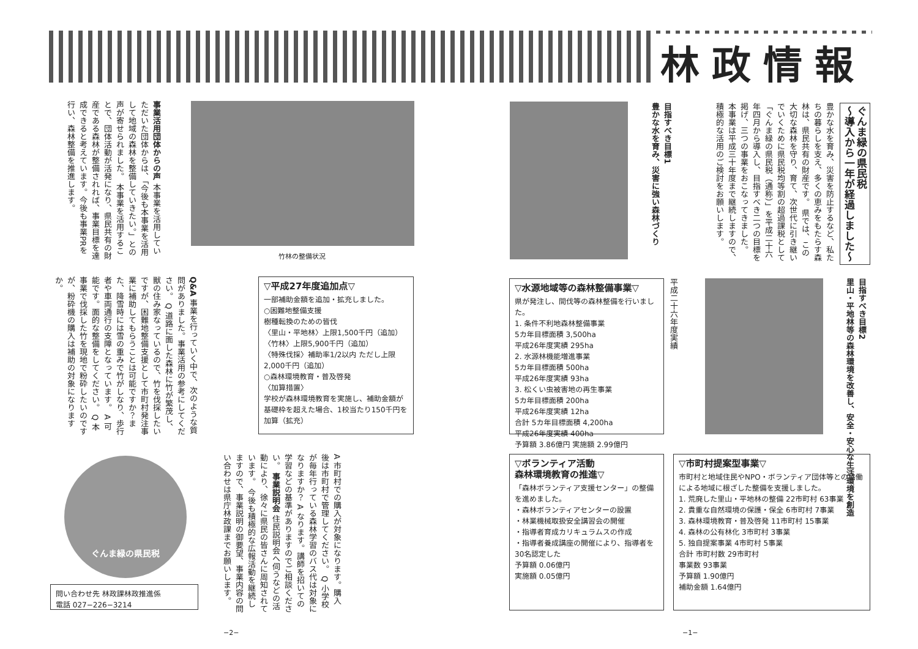林政情報
ぐんま緑の県民税
〜導入から一年が経過しました〜
豊かな水を育み、災害を防止するなど、私たちの暮らしを支え、多くの恵みをもたらす森林は、県民共有の財産です。 県では、この大切な森林を守り、育て、次世代に引き継いでいくために県民税均等割の超過課税として「ぐんま緑の県民税（通称）」を平成二十六年四月から導入し、目指すべき二つの目標を掲げ、三つの事業をおこなってきました。 本事業は平成三十年度まで継続しますので、積極的な活用のご検討をお願いします。
目指すべき目標1
豊かな水を育み、災害に強い森林づくり
目指すべき目標2
里山・平地林等の森林環境を改善し、安全・安心な生活環境を創造
平成二十六年度実績
▽水源地域等の森林整備事業▽
県が発注し、間伐等の森林整備を行いました。
1. 条件不利地森林整備事業
5カ年目標面積 3,500ha
平成26年度実績 295ha
2. 水源林機能増進事業
5カ年目標面積 500ha
平成26年度実績 93ha
3. 松くい虫被害地の再生事業
5カ年目標面積 200ha
平成26年度実績 12ha
合計 5カ年目標面積 4,200ha
平成26年度実績 400ha
予算額 3.86億円 実施額 2.99億円
▽ボランティア活動
森林環境教育の推進▽
「森林ボランティア支援センター」の整備を進めました。
・森林ボランティアセンターの設置
・林業機械取扱安全講習会の開催
・指導者育成カリキュラムスの作成
・指導者養成講座の開催により、指導者を30名認定した
予算額 0.06億円
実施額 0.05億円
▽市町村提案型事業▽
市町村と地域住民やNPO・ボランティア団体等との協働による地域に根ざした整備を支援しました。
1. 荒廃した里山・平地林の整備 22市町村 63事業
2. 貴重な自然環境の保護・保全 6市町村 7事業
3. 森林環境教育・普及啓発 11市町村 15事業
4. 森林の公有林化 3市町村 3事業
5. 独自提案事業 4市町村 5事業
合計 市町村数 29市町村
事業数 93事業
予算額 1.90億円
補助金額 1.64億円
−1−
竹林の整備状況
事業活用団体からの声 本事業を活用していただいた団体からは、「今後も本事業を活用して地域の森林を整備していきたい。」との声が寄せられました。 本事業を活用することで、団体活動が活発になり、県民共有の財産である森林が整備されれば、事業目標を達成できると考えています。今後も事業PRを行い、森林整備を推進します。
Q&A 事業を行っていく中で、次のような質問がありました。事業活用の参考にしてください。 Q 道路に面した森林に竹が繁茂し、獣の住み家なっているので、竹を伐採したいですが、困難地整備支援として市町村発注事業に補助してもらうことは可能ですか？また、降雪時には雪の重みで竹がしなり、歩行者や車両通行の支障となっています。 A 可能です。面的な整備をしてください。 Q 本事業で伐採した竹を現地で粉砕したいのですが、粉砕機の購入は補助の対象になりますか。
▽平成27年度追加点▽
一部補助金額を追加・拡充しました。
○困難地整備支援
樹種転換のための皆伐
〈里山・平地林〉上限1,500千円（追加）
〈竹林〉上限5,900千円（追加）
〈特殊伐採〉補助率1/2以内 ただし上限2,000千円（追加）
○森林環境教育・普及啓発
〈加算措置〉
学校が森林環境教育を実施し、補助金額が基礎枠を超えた場合、1校当たり150千円を加算（拡充）
A 市町村での購入が対象になります。購入後は市町村で管理してください。 Q 小学校が毎年行っている森林学習のバス代は対象になりますか？ A なります。講師を招いての学習などの基準がありますのでご相談ください。 事業説明会 住民説明会へ伺うなどの活動により、徐々に県民の皆さんに周知されています。 今後も積極的な広報活動を継続しますので、事業説明の御要望、事業内容の問い合わせは県庁林政課までお願いします。
ぐんま緑の県民税
問い合わせ先 林政課林政推進係
電話 027−226−3214
−2−